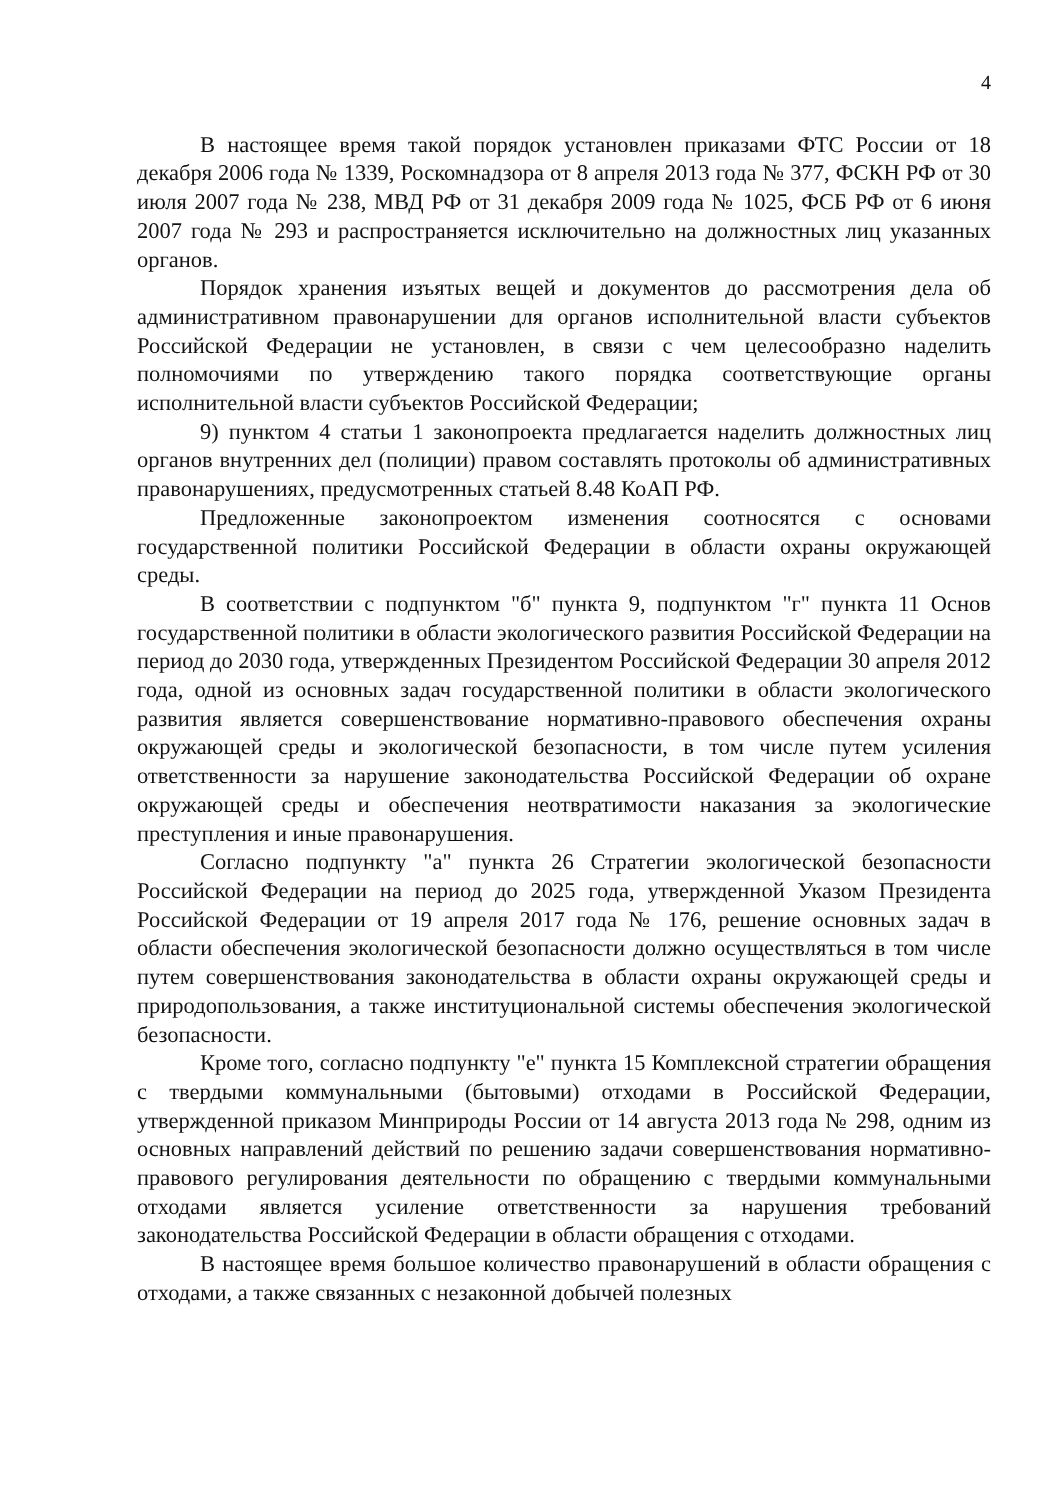4
В настоящее время такой порядок установлен приказами ФТС России от 18 декабря 2006 года № 1339, Роскомнадзора от 8 апреля 2013 года № 377, ФСКН РФ от 30 июля 2007 года № 238, МВД РФ от 31 декабря 2009 года № 1025, ФСБ РФ от 6 июня 2007 года № 293 и распространяется исключительно на должностных лиц указанных органов.
Порядок хранения изъятых вещей и документов до рассмотрения дела об административном правонарушении для органов исполнительной власти субъектов Российской Федерации не установлен, в связи с чем целесообразно наделить полномочиями по утверждению такого порядка соответствующие органы исполнительной власти субъектов Российской Федерации;
9) пунктом 4 статьи 1 законопроекта предлагается наделить должностных лиц органов внутренних дел (полиции) правом составлять протоколы об административных правонарушениях, предусмотренных статьей 8.48 КоАП РФ.
Предложенные законопроектом изменения соотносятся с основами государственной политики Российской Федерации в области охраны окружающей среды.
В соответствии с подпунктом "б" пункта 9, подпунктом "г" пункта 11 Основ государственной политики в области экологического развития Российской Федерации на период до 2030 года, утвержденных Президентом Российской Федерации 30 апреля 2012 года, одной из основных задач государственной политики в области экологического развития является совершенствование нормативно-правового обеспечения охраны окружающей среды и экологической безопасности, в том числе путем усиления ответственности за нарушение законодательства Российской Федерации об охране окружающей среды и обеспечения неотвратимости наказания за экологические преступления и иные правонарушения.
Согласно подпункту "а" пункта 26 Стратегии экологической безопасности Российской Федерации на период до 2025 года, утвержденной Указом Президента Российской Федерации от 19 апреля 2017 года № 176, решение основных задач в области обеспечения экологической безопасности должно осуществляться в том числе путем совершенствования законодательства в области охраны окружающей среды и природопользования, а также институциональной системы обеспечения экологической безопасности.
Кроме того, согласно подпункту "е" пункта 15 Комплексной стратегии обращения с твердыми коммунальными (бытовыми) отходами в Российской Федерации, утвержденной приказом Минприроды России от 14 августа 2013 года № 298, одним из основных направлений действий по решению задачи совершенствования нормативно-правового регулирования деятельности по обращению с твердыми коммунальными отходами является усиление ответственности за нарушения требований законодательства Российской Федерации в области обращения с отходами.
В настоящее время большое количество правонарушений в области обращения с отходами, а также связанных с незаконной добычей полезных